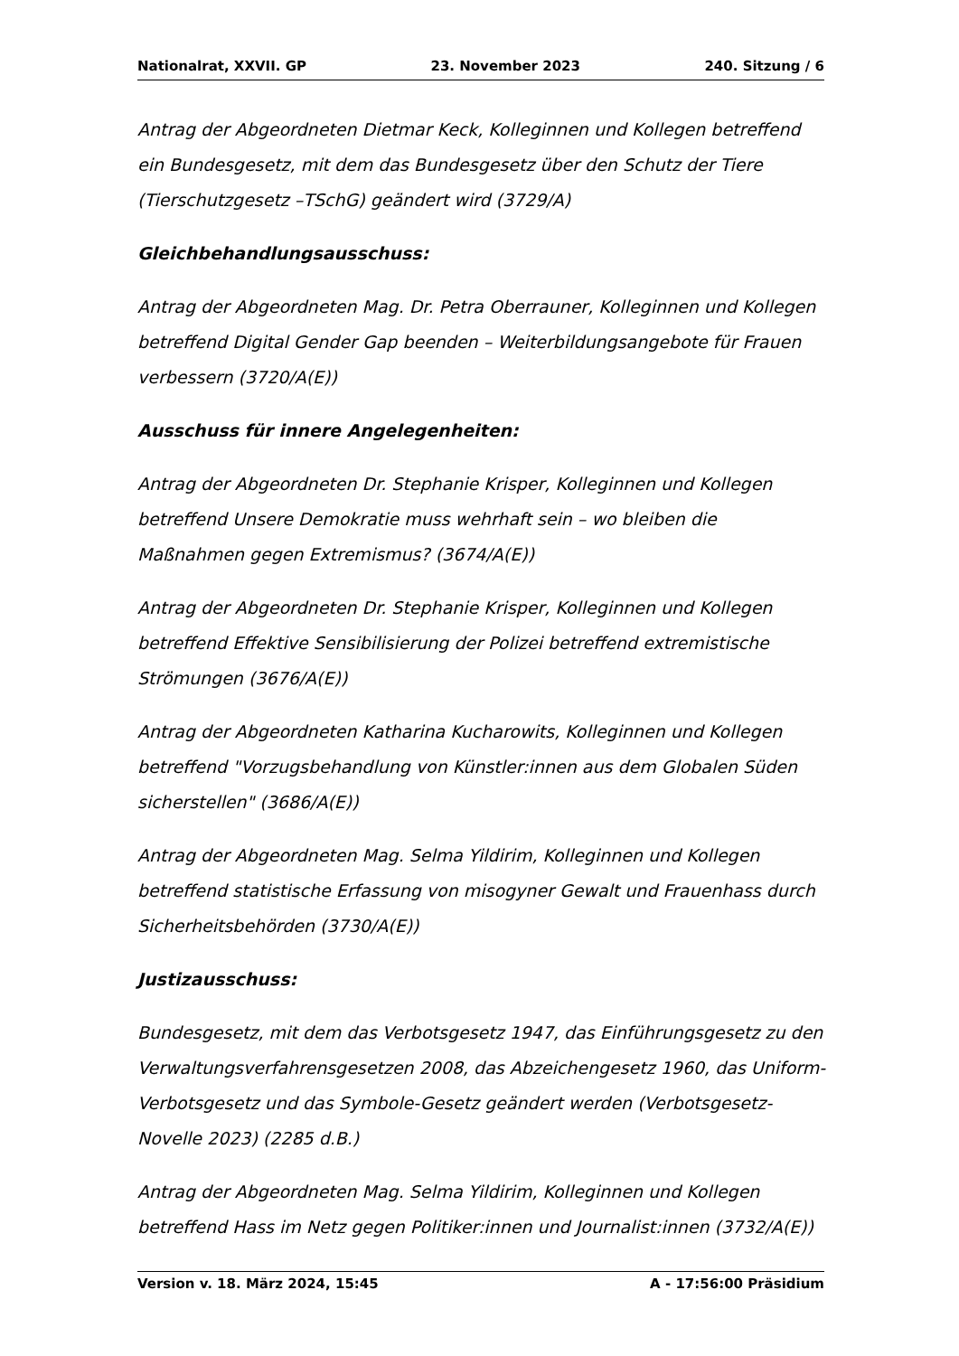Nationalrat, XXVII. GP 23. November 2023 240. Sitzung / 6
Antrag der Abgeordneten Dietmar Keck, Kolleginnen und Kollegen betreffend ein Bundesgesetz, mit dem das Bundesgesetz über den Schutz der Tiere (Tierschutzgesetz –TSchG) geändert wird (3729/A)
Gleichbehandlungsausschuss:
Antrag der Abgeordneten Mag. Dr. Petra Oberrauner, Kolleginnen und Kollegen betreffend Digital Gender Gap beenden – Weiterbildungsangebote für Frauen verbessern (3720/A(E))
Ausschuss für innere Angelegenheiten:
Antrag der Abgeordneten Dr. Stephanie Krisper, Kolleginnen und Kollegen betreffend Unsere Demokratie muss wehrhaft sein – wo bleiben die Maßnahmen gegen Extremismus? (3674/A(E))
Antrag der Abgeordneten Dr. Stephanie Krisper, Kolleginnen und Kollegen betreffend Effektive Sensibilisierung der Polizei betreffend extremistische Strömungen (3676/A(E))
Antrag der Abgeordneten Katharina Kucharowits, Kolleginnen und Kollegen betreffend "Vorzugsbehandlung von Künstler:innen aus dem Globalen Süden sicherstellen" (3686/A(E))
Antrag der Abgeordneten Mag. Selma Yildirim, Kolleginnen und Kollegen betreffend statistische Erfassung von misogyner Gewalt und Frauenhass durch Sicherheitsbehörden (3730/A(E))
Justizausschuss:
Bundesgesetz, mit dem das Verbotsgesetz 1947, das Einführungsgesetz zu den Verwaltungsverfahrensgesetzen 2008, das Abzeichengesetz 1960, das Uniform-Verbotsgesetz und das Symbole-Gesetz geändert werden (Verbotsgesetz-Novelle 2023) (2285 d.B.)
Antrag der Abgeordneten Mag. Selma Yildirim, Kolleginnen und Kollegen betreffend Hass im Netz gegen Politiker:innen und Journalist:innen (3732/A(E))
Version v. 18. März 2024, 15:45 A - 17:56:00 Präsidium